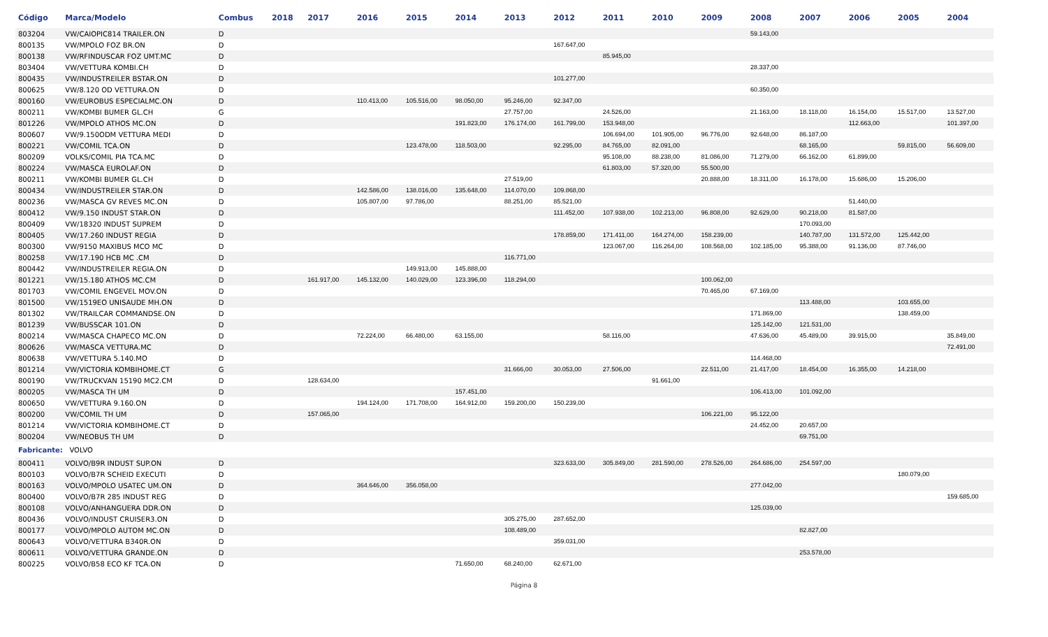| Código | Marca/Modelo | Combus | 2018 | 2017 | 2016 | 2015 | 2014 | 2013 | 2012 | 2011 | 2010 | 2009 | 2008 | 2007 | 2006 | 2005 | 2004 |
| --- | --- | --- | --- | --- | --- | --- | --- | --- | --- | --- | --- | --- | --- | --- | --- | --- | --- |
| 803204 | VW/CAIOPIC814 TRAILER.ON | D | | | | | | | | | | | 59.143,00 | | | | |
| 800135 | VW/MPOLO FOZ BR.ON | D | | | | | | | 167.647,00 | | | | | | | | |
| 800138 | VW/RFINDUSCAR FOZ UMT.MC | D | | | | | | | | 85.945,00 | | | | | | | |
| 803404 | VW/VETTURA KOMBI.CH | D | | | | | | | | | | | 28.337,00 | | | | |
| 800435 | VW/INDUSTREILER BSTAR.ON | D | | | | | | | 101.277,00 | | | | | | | | |
| 800625 | VW/8.120 OD VETTURA.ON | D | | | | | | | | | | | 60.350,00 | | | | |
| 800160 | VW/EUROBUS ESPECIALMC.ON | D | | | 110.413,00 | 105.516,00 | 98.050,00 | 95.246,00 | 92.347,00 | | | | | | | | |
| 800211 | VW/KOMBI BUMER GL.CH | G | | | | | | 27.757,00 | | 24.526,00 | | | 21.163,00 | 18.118,00 | 16.154,00 | 15.517,00 | 13.527,00 |
| 801226 | VW/MPOLO ATHOS MC.ON | D | | | | | 191.823,00 | 176.174,00 | 161.799,00 | 153.948,00 | | | | | 112.663,00 | | 101.397,00 |
| 800607 | VW/9.150ODM VETTURA MEDI | D | | | | | | | | 106.694,00 | 101.905,00 | 96.776,00 | 92.648,00 | 86.187,00 | | | |
| 800221 | VW/COMIL TCA.ON | D | | | | 123.478,00 | 118.503,00 | | 92.295,00 | 84.765,00 | 82.091,00 | | | 68.165,00 | | 59.815,00 | 56.609,00 |
| 800209 | VOLKS/COMIL PIA TCA.MC | D | | | | | | | | 95.108,00 | 88.238,00 | 81.086,00 | 71.279,00 | 66.162,00 | 61.899,00 | | |
| 800224 | VW/MASCA EUROLAF.ON | D | | | | | | | | 61.803,00 | 57.320,00 | 55.500,00 | | | | | |
| 800211 | VW/KOMBI BUMER GL.CH | D | | | | | | 27.519,00 | | | | 20.888,00 | 18.311,00 | 16.178,00 | 15.686,00 | 15.206,00 | |
| 800434 | VW/INDUSTREILER STAR.ON | D | | | 142.586,00 | 138.016,00 | 135.648,00 | 114.070,00 | 109.868,00 | | | | | | | | |
| 800236 | VW/MASCA GV REVES MC.ON | D | | | 105.807,00 | 97.786,00 | | 88.251,00 | 85.521,00 | | | | | | 51.440,00 | | |
| 800412 | VW/9.150 INDUST STAR.ON | D | | | | | | | 111.452,00 | 107.938,00 | 102.213,00 | 96.808,00 | 92.629,00 | 90.218,00 | 81.587,00 | | |
| 800409 | VW/18320 INDUST SUPREM | D | | | | | | | | | | | | 170.093,00 | | | |
| 800405 | VW/17.260 INDUST REGIA | D | | | | | | | 178.859,00 | 171.411,00 | 164.274,00 | 158.239,00 | | 140.787,00 | 131.572,00 | 125.442,00 | |
| 800300 | VW/9150 MAXIBUS MCO MC | D | | | | | | | | 123.067,00 | 116.264,00 | 108.568,00 | 102.185,00 | 95.388,00 | 91.136,00 | 87.746,00 | |
| 800258 | VW/17.190 HCB MC .CM | D | | | | | | 116.771,00 | | | | | | | | | |
| 800442 | VW/INDUSTREILER REGIA.ON | D | | | | 149.913,00 | 145.888,00 | | | | | | | | | | |
| 801221 | VW/15.180 ATHOS MC.CM | D | | 161.917,00 | 145.132,00 | 140.029,00 | 123.396,00 | 118.294,00 | | | | 100.062,00 | | | | | |
| 801703 | VW/COMIL ENGEVEL MOV.ON | D | | | | | | | | | | 70.465,00 | 67.169,00 | | | | |
| 801500 | VW/1519EO UNISAUDE MH.ON | D | | | | | | | | | | | | 113.488,00 | | 103.655,00 | |
| 801302 | VW/TRAILCAR COMMANDSE.ON | D | | | | | | | | | | | 171.869,00 | | | 138.459,00 | |
| 801239 | VW/BUSSCAR 101.ON | D | | | | | | | | | | | 125.142,00 | 121.531,00 | | | |
| 800214 | VW/MASCA CHAPECO MC.ON | D | | | 72.224,00 | 66.480,00 | 63.155,00 | | | 58.116,00 | | | 47.636,00 | 45.489,00 | 39.915,00 | | 35.849,00 |
| 800626 | VW/MASCA VETTURA.MC | D | | | | | | | | | | | | | | | 72.491,00 |
| 800638 | VW/VETTURA 5.140.MO | D | | | | | | | | | | | 114.468,00 | | | | |
| 801214 | VW/VICTORIA KOMBIHOME.CT | G | | | | | | 31.666,00 | 30.053,00 | 27.506,00 | | 22.511,00 | 21.417,00 | 18.454,00 | 16.355,00 | 14.218,00 | |
| 800190 | VW/TRUCKVAN 15190 MC2.CM | D | | 128.634,00 | | | | | | | 91.661,00 | | | | | | |
| 800205 | VW/MASCA TH UM | D | | | | | 157.451,00 | | | | | | 106.413,00 | 101.092,00 | | | |
| 800650 | VW/VETTURA 9.160.ON | D | | | 194.124,00 | 171.708,00 | 164.912,00 | 159.200,00 | 150.239,00 | | | | | | | | |
| 800200 | VW/COMIL TH UM | D | | 157.065,00 | | | | | | | | 106.221,00 | 95.122,00 | | | | |
| 801214 | VW/VICTORIA KOMBIHOME.CT | D | | | | | | | | | | | 24.452,00 | 20.657,00 | | | |
| 800204 | VW/NEOBUS TH UM | D | | | | | | | | | | | | 69.751,00 | | | |
| Fabricante: VOLVO | | | | | | | | | | | | | | | | | |
| 800411 | VOLVO/B9R INDUST SUP.ON | D | | | | | | | 323.633,00 | 305.849,00 | 281.590,00 | 278.526,00 | 264.686,00 | 254.597,00 | | | |
| 800103 | VOLVO/B7R SCHEID EXECUTI | D | | | | | | | | | | | | | | 180.079,00 | |
| 800163 | VOLVO/MPOLO USATEC UM.ON | D | | | 364.646,00 | 356.058,00 | | | | | | | 277.042,00 | | | | |
| 800400 | VOLVO/B7R 285 INDUST REG | D | | | | | | | | | | | | | | | 159.685,00 |
| 800108 | VOLVO/ANHANGUERA DDR.ON | D | | | | | | | | | | | 125.039,00 | | | | |
| 800436 | VOLVO/INDUST CRUISER3.ON | D | | | | | | 305.275,00 | 287.652,00 | | | | | | | | |
| 800177 | VOLVO/MPOLO AUTOM MC.ON | D | | | | | | 108.489,00 | | | | | | 82.827,00 | | | |
| 800643 | VOLVO/VETTURA B340R.ON | D | | | | | | | 359.031,00 | | | | | | | | |
| 800611 | VOLVO/VETTURA GRANDE.ON | D | | | | | | | | | | | | 253.578,00 | | | |
| 800225 | VOLVO/B58 ECO KF TCA.ON | D | | | | | 71.650,00 | 68.240,00 | 62.671,00 | | | | | | | | |
Página 8